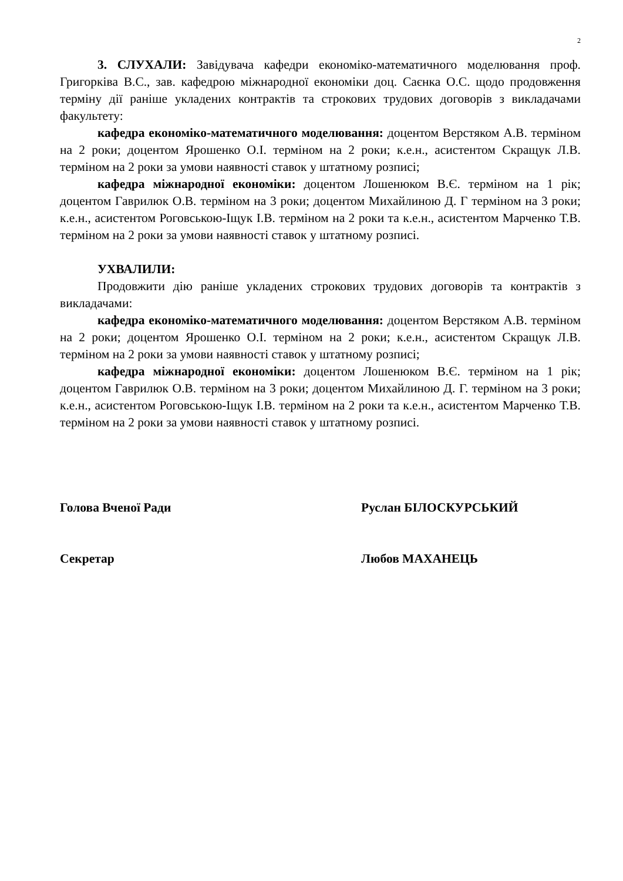2
3. СЛУХАЛИ: Завідувача кафедри економіко-математичного моделювання проф. Григорківа В.С., зав. кафедрою міжнародної економіки доц. Саєнка О.С. щодо продовження терміну дії раніше укладених контрактів та строкових трудових договорів з викладачами факультету:
кафедра економіко-математичного моделювання: доцентом Верстяком А.В. терміном на 2 роки; доцентом Ярошенко О.І. терміном на 2 роки; к.е.н., асистентом Скращук Л.В. терміном на 2 роки за умови наявності ставок у штатному розписі;
кафедра міжнародної економіки: доцентом Лошенюком В.Є. терміном на 1 рік; доцентом Гаврилюк О.В. терміном на 3 роки; доцентом Михайлиною Д. Г терміном на 3 роки; к.е.н., асистентом Роговською-Іщук І.В. терміном на 2 роки та к.е.н., асистентом Марченко Т.В. терміном на 2 роки за умови наявності ставок у штатному розписі.
УХВАЛИЛИ:
Продовжити дію раніше укладених строкових трудових договорів та контрактів з викладачами:
кафедра економіко-математичного моделювання: доцентом Верстяком А.В. терміном на 2 роки; доцентом Ярошенко О.І. терміном на 2 роки; к.е.н., асистентом Скращук Л.В. терміном на 2 роки за умови наявності ставок у штатному розписі;
кафедра міжнародної економіки: доцентом Лошенюком В.Є. терміном на 1 рік; доцентом Гаврилюк О.В. терміном на 3 роки; доцентом Михайлиною Д. Г. терміном на 3 роки; к.е.н., асистентом Роговською-Іщук І.В. терміном на 2 роки та к.е.н., асистентом Марченко Т.В. терміном на 2 роки за умови наявності ставок у штатному розписі.
Голова Вченої Ради Руслан БІЛОСКУРСЬКИЙ
Секретар Любов МАХАНЕЦЬ